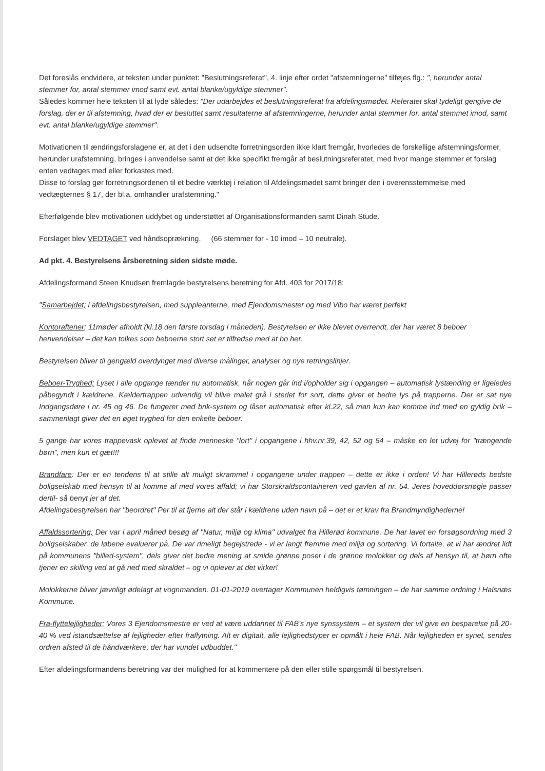Det foreslås endvidere, at teksten under punktet: "Beslutningsreferat", 4. linje efter ordet "afstemningerne" tilføjes flg.: ", herunder antal stemmer for, antal stemmer imod samt evt. antal blanke/ugyldige stemmer".
Således kommer hele teksten til at lyde således: "Der udarbejdes et beslutningsreferat fra afdelingsmødet. Referatet skal tydeligt gengive de forslag, der er til afstemning, hvad der er besluttet samt resultaterne af afstemningerne, herunder antal stemmer for, antal stemmet imod, samt evt. antal blanke/ugyldige stemmer".
Motivationen til ændringsforslagene er, at det i den udsendte forretningsorden ikke klart fremgår, hvorledes de forskellige afstemningsformer, herunder urafstemning, bringes i anvendelse samt at det ikke specifikt fremgår af beslutningsreferatet, med hvor mange stemmer et forslag enten vedtages med eller forkastes med.
Disse to forslag gør forretningsordenen til et bedre værktøj i relation til Afdelingsmødet samt bringer den i overensstemmelse med vedtægternes § 17, der bl.a. omhandler urafstemning."
Efterfølgende blev motivationen uddybet og understøttet af Organisationsformanden samt Dinah Stude.
Forslaget blev VEDTAGET ved håndsoprækning. (66 stemmer for - 10 imod – 10 neutrale).
Ad pkt. 4. Bestyrelsens årsberetning siden sidste møde.
Afdelingsformand Steen Knudsen fremlagde bestyrelsens beretning for Afd. 403 for 2017/18:
"Samarbejdet; i afdelingsbestyrelsen, med suppleanterne, med Ejendomsmester og med Vibo har været perfekt
Kontoraftener; 11møder afholdt (kl.18 den første torsdag i måneden). Bestyrelsen er ikke blevet overrendt, der har været 8 beboer henvendelser – det kan tolkes som beboerne stort set er tilfredse med at bo her.
Bestyrelsen bliver til gengæld overdynget med diverse målinger, analyser og nye retningslinjer.
Beboer-Tryghed; Lyset i alle opgange tænder nu automatisk, når nogen går ind i/opholder sig i opgangen – automatisk lystænding er ligeledes påbegyndt i kældrene. Kældertrappen udvendig vil blive malet grå i stedet for sort, dette giver et bedre lys på trapperne. Der er sat nye Indgangsdøre i nr. 45 og 46. De fungerer med brik-system og låser automatisk efter kl.22, så man kun kan komme ind med en gyldig brik – sammenlagt giver det en øget tryghed for den enkelte beboer.
5 gange har vores trappevask oplevet at finde menneske "lort" i opgangene i hhv.nr.39, 42, 52 og 54 – måske en let udvej for "trængende børn", men kun et gæt!!!
Brandfare: Der er en tendens til at stille alt muligt skrammel i opgangene under trappen – dette er ikke i orden! Vi har Hillerøds bedste boligselskab med hensyn til at komme af med vores affald; vi har Storskraldscontaineren ved gavlen af nr. 54. Jeres hoveddørsnøgle passer dertil- så benyt jer af det.
Afdelingsbestyrelsen har "beordret" Per til at fjerne alt der står i kældrene uden navn på – det er et krav fra Brandmyndighederne!
Affaldssortering; Der var i april måned besøg af "Natur, miljø og klima" udvalget fra Hillerød kommune. De har lavet en forsøgsordning med 3 boligselskaber, de løbene evaluerer på. De var rimeligt begejstrede - vi er langt fremme med miljø og sortering. Vi fortalte, at vi har ændret lidt på kommunens "billed-system", dels giver det bedre mening at smide grønne poser i de grønne molokker og dels af hensyn til, at børn ofte tjener en skilling ved at gå ned med skraldet – og vi oplever at det virker!
Molokkerne bliver jævnligt ødelagt at vognmanden. 01-01-2019 overtager Kommunen heldigvis tømningen – de har samme ordning i Halsnæs Kommune.
Fra-flyttelejligheder; Vores 3 Ejendomsmestre er ved at være uddannet til FAB's nye synssystem – et system der vil give en besparelse på 20-40 % ved istandsættelse af lejligheder efter fraflytning. Alt er digitalt, alle lejlighedstyper er opmålt i hele FAB. Når lejligheden er synet, sendes ordren afsted til de håndværkere, der har vundet udbuddet."
Efter afdelingsformandens beretning var der mulighed for at kommentere på den eller stille spørgsmål til bestyrelsen.